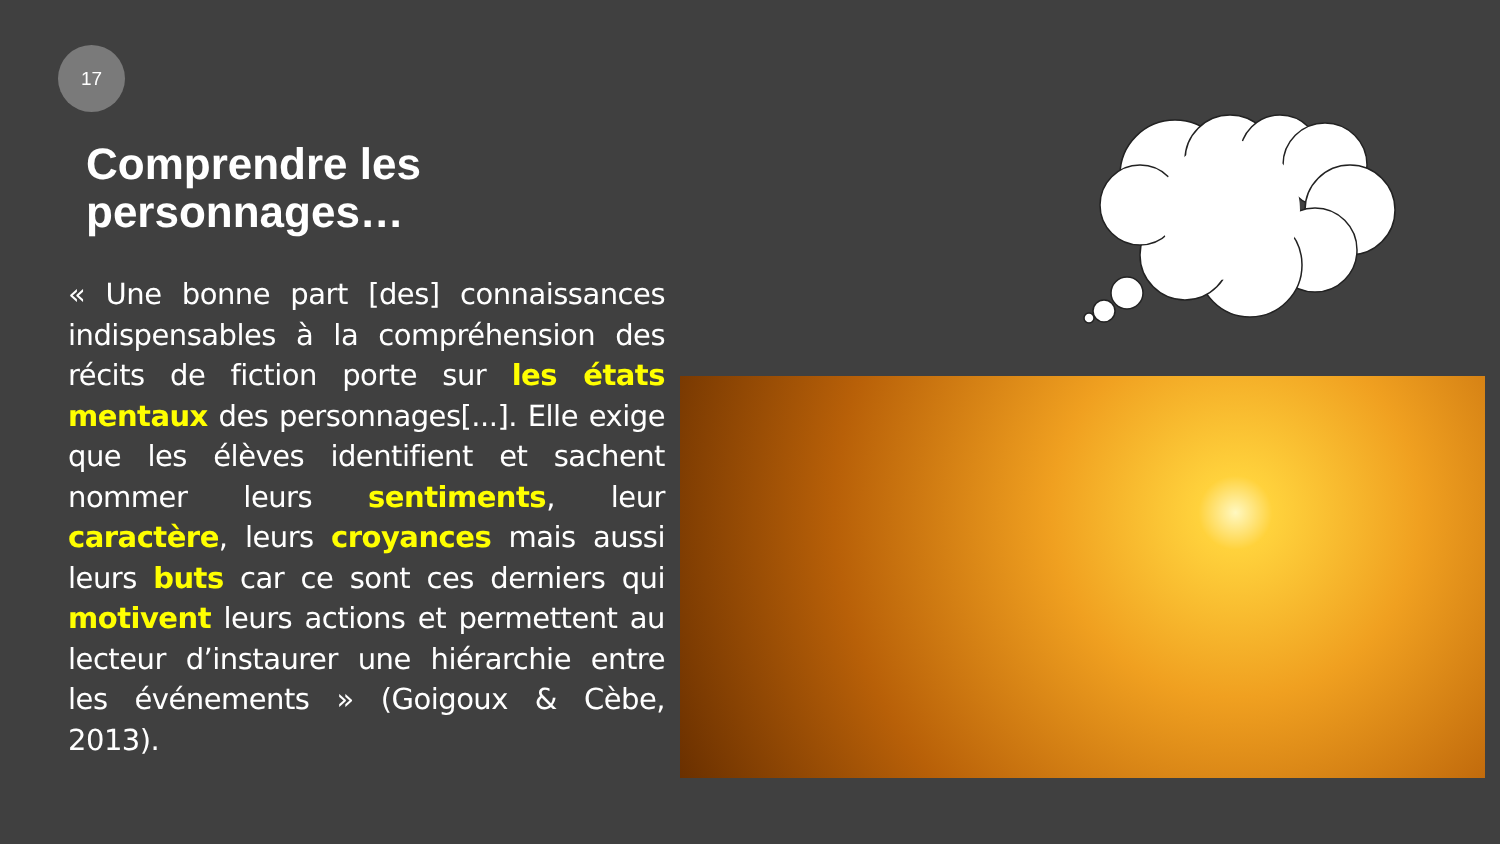17
Comprendre les personnages…
« Une bonne part [des] connaissances indispensables à la compréhension des récits de fiction porte sur les états mentaux des personnages[...]. Elle exige que les élèves identifient et sachent nommer leurs sentiments, leur caractère, leurs croyances mais aussi leurs buts car ce sont ces derniers qui motivent leurs actions et permettent au lecteur d’instaurer une hiérarchie entre les événements » (Goigoux & Cèbe, 2013).